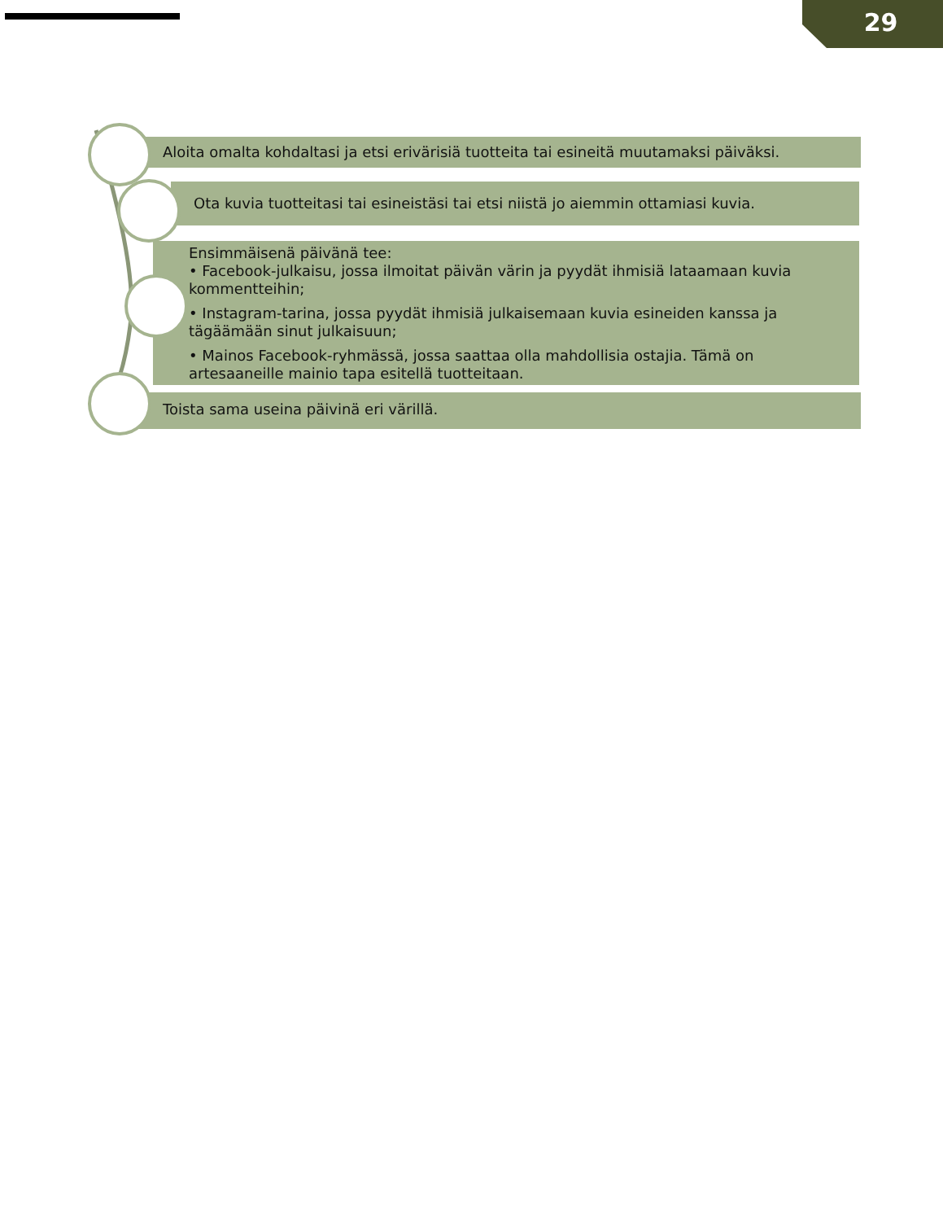29
Aloita omalta kohdaltasi ja etsi erivärisiä tuotteita tai esineitä muutamaksi päiväksi.
Ota kuvia tuotteitasi tai esineistäsi tai etsi niistä jo aiemmin ottamiasi kuvia.
Ensimmäisenä päivänä tee:
• Facebook-julkaisu, jossa ilmoitat päivän värin ja pyydät ihmisiä lataamaan kuvia kommentteihin;
• Instagram-tarina, jossa pyydät ihmisiä julkaisemaan kuvia esineiden kanssa ja tägäämään sinut julkaisuun;
• Mainos Facebook-ryhmässä, jossa saattaa olla mahdollisia ostajia. Tämä on artesaaneille mainio tapa esitellä tuotteitaan.
Toista sama useina päivinä eri värillä.